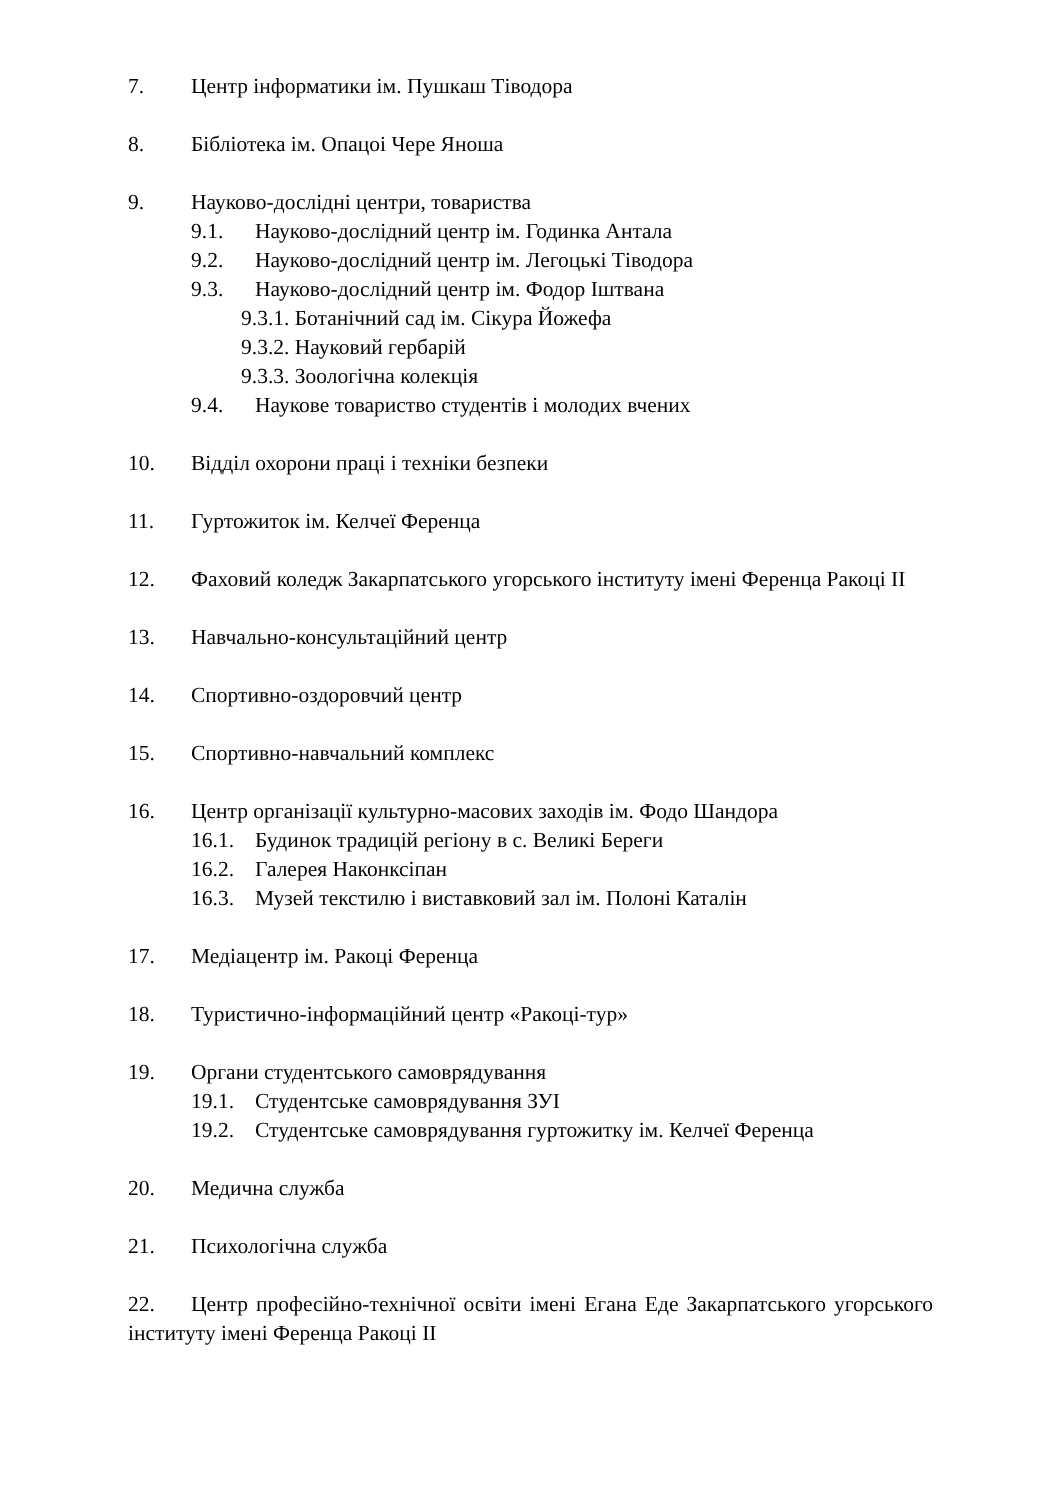7. Центр інформатики ім. Пушкаш Тіводора
8. Бібліотека ім. Опацоі Чере Яноша
9. Науково-дослідні центри, товариства
9.1. Науково-дослідний центр ім. Годинка Антала
9.2. Науково-дослідний центр ім. Легоцькі Тіводора
9.3. Науково-дослідний центр ім. Фодор Іштвана
9.3.1. Ботанічний сад ім. Сікура Йожефа
9.3.2. Науковий гербарій
9.3.3. Зоологічна колекція
9.4. Наукове товариство студентів і молодих вчених
10. Відділ охорони праці і техніки безпеки
11. Гуртожиток ім. Келчеї Ференца
12. Фаховий коледж Закарпатського угорського інституту імені Ференца Ракоці ІІ
13. Навчально-консультаційний центр
14. Спортивно-оздоровчий центр
15. Спортивно-навчальний комплекс
16. Центр організації культурно-масових заходів ім. Фодо Шандора
16.1. Будинок традицій регіону в с. Великі Береги
16.2. Галерея Наконксіпан
16.3. Музей текстилю і виставковий зал ім. Полоні Каталін
17. Медіацентр ім. Ракоці Ференца
18. Туристично-інформаційний центр «Ракоці-тур»
19. Органи студентського самоврядування
19.1. Студентське самоврядування ЗУІ
19.2. Студентське самоврядування гуртожитку ім. Келчеї Ференца
20. Медична служба
21. Психологічна служба
22. Центр професійно-технічної освіти імені Егана Еде Закарпатського угорського інституту імені Ференца Ракоці ІІ